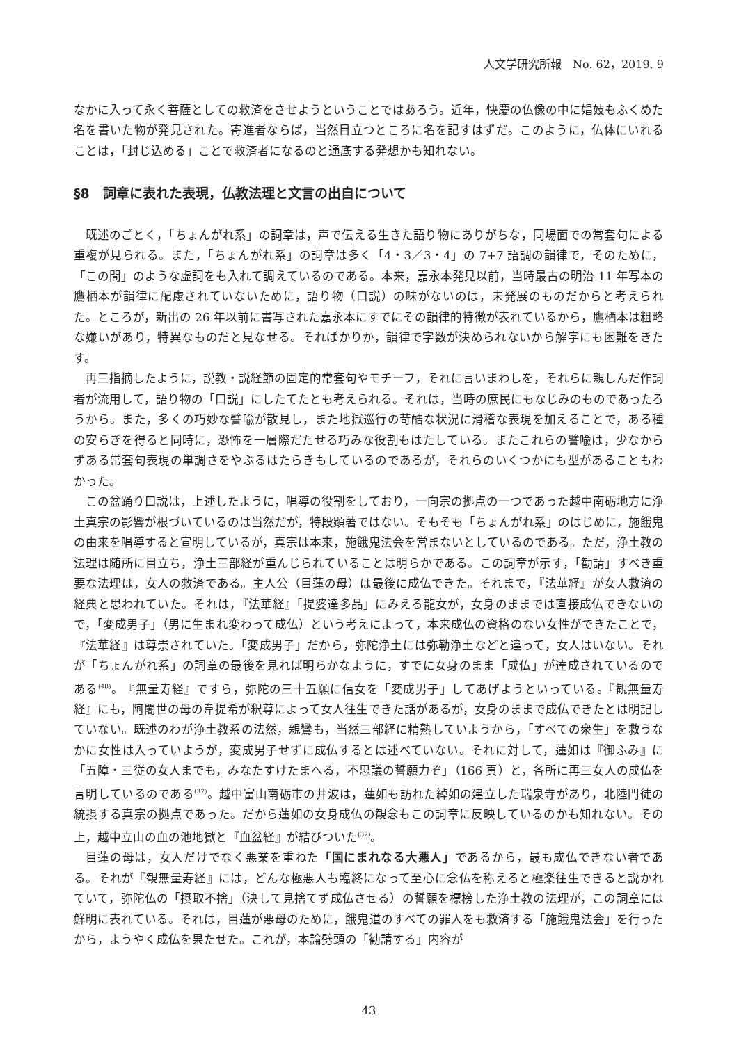人文学研究所報　No. 62，2019. 9
なかに入って永く菩薩としての救済をさせようということではあろう。近年，快慶の仏像の中に娼妓もふくめた名を書いた物が発見された。寄進者ならば，当然目立つところに名を記すはずだ。このように，仏体にいれることは，「封じ込める」ことで救済者になるのと通底する発想かも知れない。
§8　詞章に表れた表現，仏教法理と文言の出自について
既述のごとく，「ちょんがれ系」の詞章は，声で伝える生きた語り物にありがちな，同場面での常套句による重複が見られる。また，「ちょんがれ系」の詞章は多く「4・3／3・4」の 7+7 語調の韻律で，そのために，「この間」のような虚詞をも入れて調えているのである。本来，嘉永本発見以前，当時最古の明治 11 年写本の鷹栖本が韻律に配慮されていないために，語り物（口説）の味がないのは，未発展のものだからと考えられた。ところが，新出の 26 年以前に書写された嘉永本にすでにその韻律的特徴が表れているから，鷹栖本は粗略な嫌いがあり，特異なものだと見なせる。そればかりか，韻律で字数が決められないから解字にも困難をきたす。
再三指摘したように，説教・説経節の固定的常套句やモチーフ，それに言いまわしを，それらに親しんだ作詞者が流用して，語り物の「口説」にしたてたとも考えられる。それは，当時の庶民にもなじみのものであったろうから。また，多くの巧妙な譬喩が散見し，また地獄巡行の苛酷な状況に滑稽な表現を加えることで，ある種の安らぎを得ると同時に，恐怖を一層際だたせる巧みな役割もはたしている。またこれらの譬喩は，少なからずある常套句表現の単調さをやぶるはたらきもしているのであるが，それらのいくつかにも型があることもわかった。
この盆踊り口説は，上述したように，唱導の役割をしており，一向宗の拠点の一つであった越中南砺地方に浄土真宗の影響が根づいているのは当然だが，特段顕著ではない。そもそも「ちょんがれ系」のはじめに，施餓鬼の由来を唱導すると宣明しているが，真宗は本来，施餓鬼法会を営まないとしているのである。ただ，浄土教の法理は随所に目立ち，浄土三部経が重んじられていることは明らかである。この詞章が示す，「勧請」すべき重要な法理は，女人の救済である。主人公（目蓮の母）は最後に成仏できた。それまで，『法華経』が女人救済の経典と思われていた。それは，『法華経』「提婆達多品」にみえる龍女が，女身のままでは直接成仏できないので，「変成男子」（男に生まれ変わって成仏）という考えによって，本来成仏の資格のない女性ができたことで，『法華経』は尊崇されていた。「変成男子」だから，弥陀浄土には弥勒浄土などと違って，女人はいない。それが「ちょんがれ系」の詞章の最後を見れば明らかなように，すでに女身のまま「成仏」が達成されているのである<sup>(48)</sup>。『無量寿経』ですら，弥陀の三十五願に信女を「変成男子」してあげようといっている。『観無量寿経』にも，阿闍世の母の韋提希が釈尊によって女人往生できた話があるが，女身のままで成仏できたとは明記していない。既述のわが浄土教系の法然，親鸞も，当然三部経に精熟していようから，「すべての衆生」を救うなかに女性は入っていようが，変成男子せずに成仏するとは述べていない。それに対して，蓮如は『御ふみ』に「五障・三従の女人までも，みなたすけたまへる，不思議の誓願力ぞ」（166 頁）と，各所に再三女人の成仏を言明しているのである<sup>(37)</sup>。越中富山南砺市の井波は，蓮如も訪れた綽如の建立した瑞泉寺があり，北陸門徒の統摂する真宗の拠点であった。だから蓮如の女身成仏の観念もこの詞章に反映しているのかも知れない。その上，越中立山の血の池地獄と『血盆経』が結びついた<sup>(32)</sup>。
目蓮の母は，女人だけでなく悪業を重ねた「国にまれなる大悪人」であるから，最も成仏できない者である。それが『観無量寿経』には，どんな極悪人も臨終になって至心に念仏を称えると極楽往生できると説かれていて，弥陀仏の「摂取不捨」（決して見捨てず成仏させる）の誓願を標榜した浄土教の法理が，この詞章には鮮明に表れている。それは，目蓮が悪母のために，餓鬼道のすべての罪人をも救済する「施餓鬼法会」を行ったから，ようやく成仏を果たせた。これが，本論劈頭の「勧請する」内容が
43